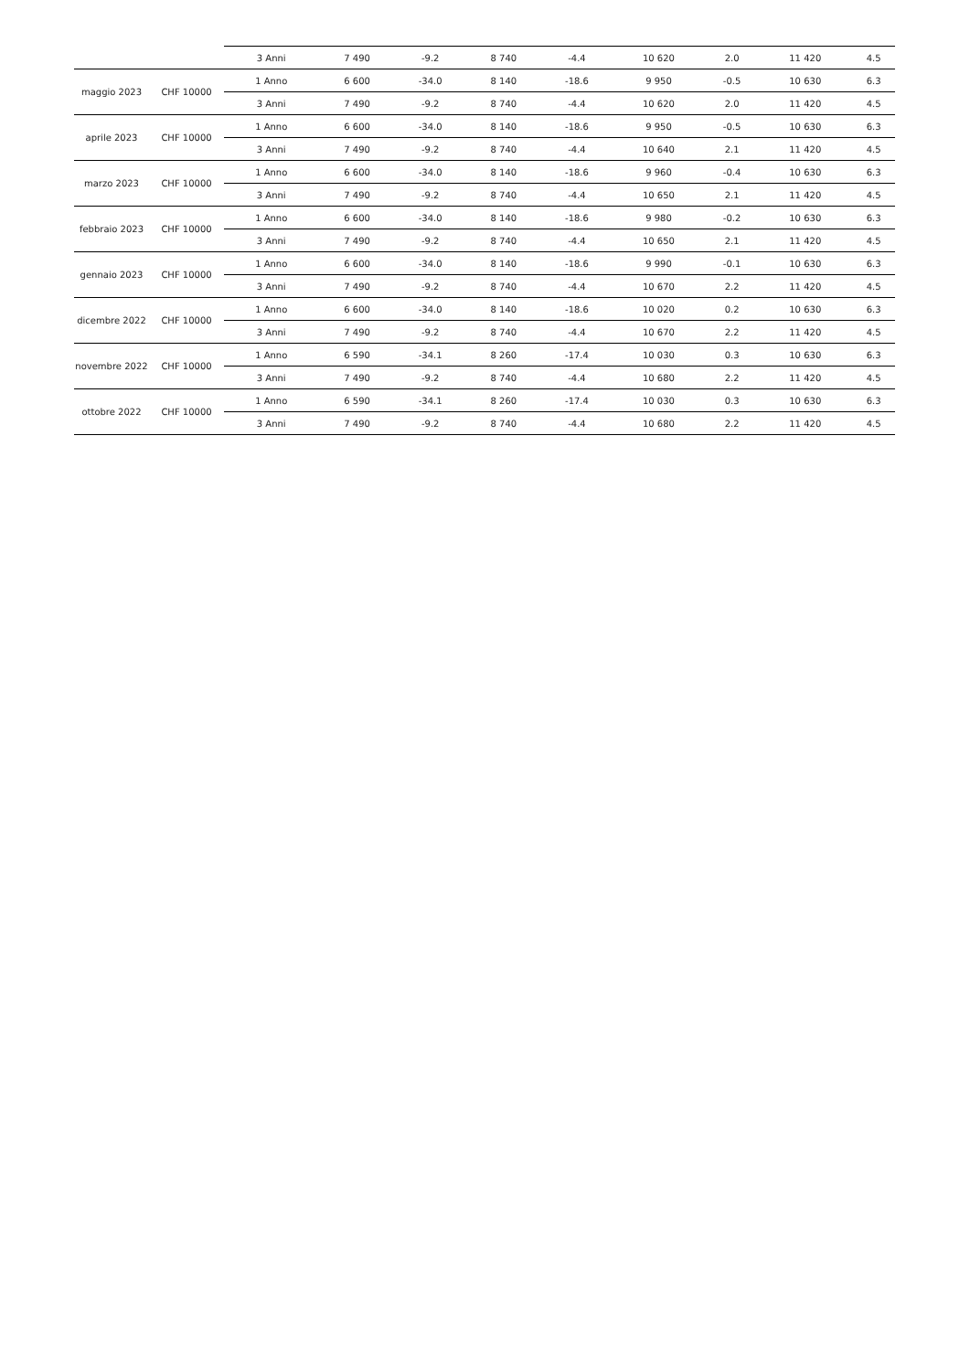| | | 3 Anni | 7 490 | -9.2 | 8 740 | -4.4 | 10 620 | 2.0 | 11 420 | 4.5 |
| maggio 2023 | CHF 10000 | 1 Anno | 6 600 | -34.0 | 8 140 | -18.6 | 9 950 | -0.5 | 10 630 | 6.3 |
| | | 3 Anni | 7 490 | -9.2 | 8 740 | -4.4 | 10 620 | 2.0 | 11 420 | 4.5 |
| aprile 2023 | CHF 10000 | 1 Anno | 6 600 | -34.0 | 8 140 | -18.6 | 9 950 | -0.5 | 10 630 | 6.3 |
| | | 3 Anni | 7 490 | -9.2 | 8 740 | -4.4 | 10 640 | 2.1 | 11 420 | 4.5 |
| marzo 2023 | CHF 10000 | 1 Anno | 6 600 | -34.0 | 8 140 | -18.6 | 9 960 | -0.4 | 10 630 | 6.3 |
| | | 3 Anni | 7 490 | -9.2 | 8 740 | -4.4 | 10 650 | 2.1 | 11 420 | 4.5 |
| febbraio 2023 | CHF 10000 | 1 Anno | 6 600 | -34.0 | 8 140 | -18.6 | 9 980 | -0.2 | 10 630 | 6.3 |
| | | 3 Anni | 7 490 | -9.2 | 8 740 | -4.4 | 10 650 | 2.1 | 11 420 | 4.5 |
| gennaio 2023 | CHF 10000 | 1 Anno | 6 600 | -34.0 | 8 140 | -18.6 | 9 990 | -0.1 | 10 630 | 6.3 |
| | | 3 Anni | 7 490 | -9.2 | 8 740 | -4.4 | 10 670 | 2.2 | 11 420 | 4.5 |
| dicembre 2022 | CHF 10000 | 1 Anno | 6 600 | -34.0 | 8 140 | -18.6 | 10 020 | 0.2 | 10 630 | 6.3 |
| | | 3 Anni | 7 490 | -9.2 | 8 740 | -4.4 | 10 670 | 2.2 | 11 420 | 4.5 |
| novembre 2022 | CHF 10000 | 1 Anno | 6 590 | -34.1 | 8 260 | -17.4 | 10 030 | 0.3 | 10 630 | 6.3 |
| | | 3 Anni | 7 490 | -9.2 | 8 740 | -4.4 | 10 680 | 2.2 | 11 420 | 4.5 |
| ottobre 2022 | CHF 10000 | 1 Anno | 6 590 | -34.1 | 8 260 | -17.4 | 10 030 | 0.3 | 10 630 | 6.3 |
| | | 3 Anni | 7 490 | -9.2 | 8 740 | -4.4 | 10 680 | 2.2 | 11 420 | 4.5 |